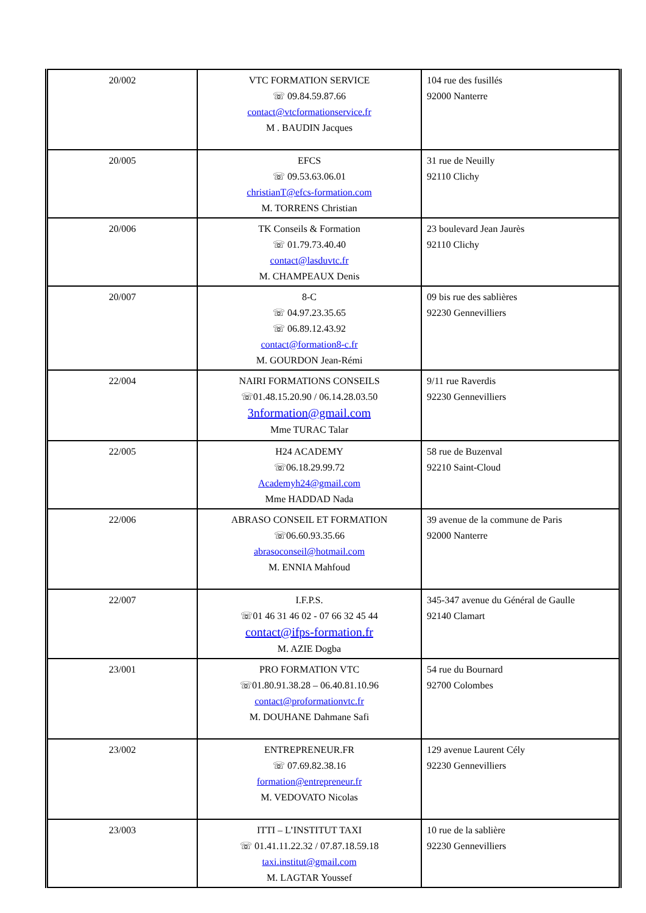| 20/002 | VTC FORMATION SERVICE ☏ 09.84.59.87.66 contact@vtcformationservice.fr M . BAUDIN Jacques | 104 rue des fusillés 92000 Nanterre |
| 20/005 | EFCS ☏ 09.53.63.06.01 christianT@efcs-formation.com M. TORRENS Christian | 31 rue de Neuilly 92110 Clichy |
| 20/006 | TK Conseils & Formation ☏ 01.79.73.40.40 contact@lasduvtc.fr M. CHAMPEAUX Denis | 23 boulevard Jean Jaurès 92110 Clichy |
| 20/007 | 8-C ☏ 04.97.23.35.65 ☏ 06.89.12.43.92 contact@formation8-c.fr M. GOURDON Jean-Rémi | 09 bis rue des sablières 92230 Gennevilliers |
| 22/004 | NAIRI FORMATIONS CONSEILS ☏01.48.15.20.90 / 06.14.28.03.50 3nformation@gmail.com Mme TURAC Talar | 9/11 rue Raverdis 92230 Gennevilliers |
| 22/005 | H24 ACADEMY ☏06.18.29.99.72 Academyh24@gmail.com Mme HADDAD Nada | 58 rue de Buzenval 92210 Saint-Cloud |
| 22/006 | ABRASO CONSEIL ET FORMATION ☏06.60.93.35.66 abrasoconseil@hotmail.com M. ENNIA Mahfoud | 39 avenue de la commune de Paris 92000 Nanterre |
| 22/007 | I.F.P.S. ☏01 46 31 46 02 - 07 66 32 45 44 contact@ifps-formation.fr M. AZIE Dogba | 345-347 avenue du Général de Gaulle 92140 Clamart |
| 23/001 | PRO FORMATION VTC ☏01.80.91.38.28 – 06.40.81.10.96 contact@proformationvtc.fr M. DOUHANE Dahmane Safi | 54 rue du Bournard 92700 Colombes |
| 23/002 | ENTREPRENEUR.FR ☏ 07.69.82.38.16 formation@entrepreneur.fr M. VEDOVATO Nicolas | 129 avenue Laurent Cély 92230 Gennevilliers |
| 23/003 | ITTI – L’INSTITUT TAXI ☏ 01.41.11.22.32 / 07.87.18.59.18 taxi.institut@gmail.com M. LAGTAR Youssef | 10 rue de la sablière 92230 Gennevilliers |